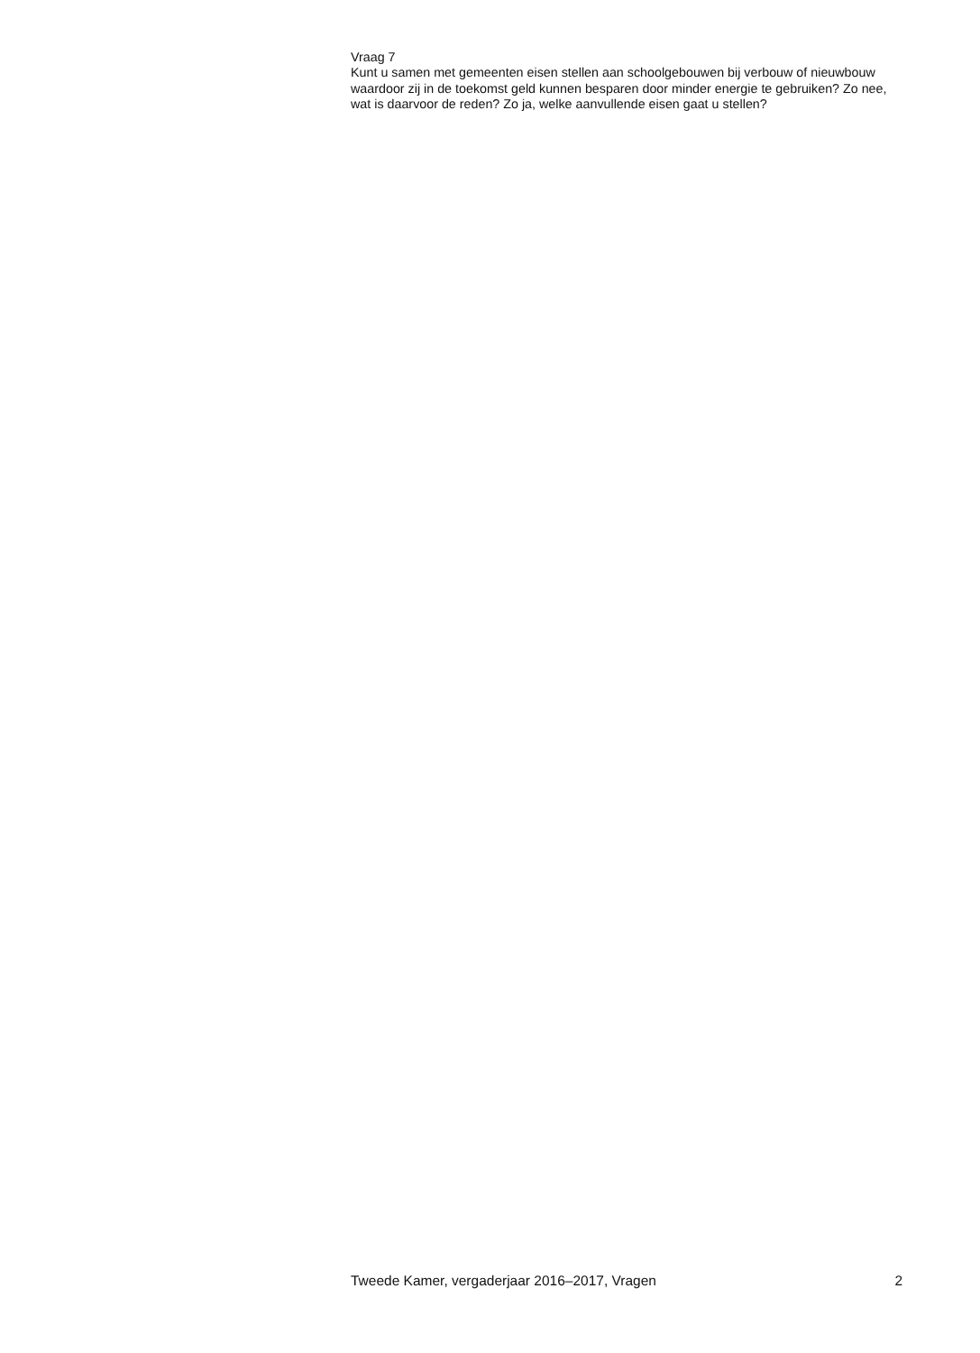Vraag 7
Kunt u samen met gemeenten eisen stellen aan schoolgebouwen bij verbouw of nieuwbouw waardoor zij in de toekomst geld kunnen besparen door minder energie te gebruiken? Zo nee, wat is daarvoor de reden? Zo ja, welke aanvullende eisen gaat u stellen?
Tweede Kamer, vergaderjaar 2016–2017, Vragen 2